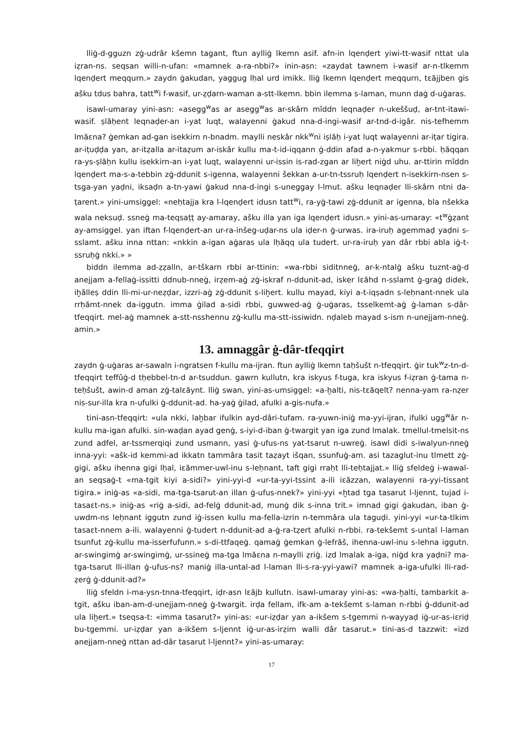lliġ-d-gguzn zġ-udrâr kšemn tagant, ftun aylliġ lkemn asif. afn-in lqenḍert yiwi-tt-wasif nttat ula iẓran-ns. seqsan willi-n-ufan: «mamnek a-ra-nbbi?» inin-asn: «zaydat tawnem i-wasif ar-n-tlkemm lqenḍert meqqurn.» zaydn ġakudan, yaggug lḥal urd imikk. lliġ lkemn lqenḍert meqqurn, tεăjjben gis ašku tdus bahra, tatt<sup>w</sup>i f-wasif, ur-ẓḍarn-waman a-stt-lkemn. bbin ilemma s-laman, munn daġ d-uġaras.
isawl-umaray yini-asn: «asegg<sup>w</sup>as ar asegg<sup>w</sup>as ar-skârn mĭddn leqnaḍer n-ukeššuḍ, ar-tnt-itawi-wasif. ṣlăḥent leqnaḍer-an i-yat luqt, walayenni ġakud nna-d-ingi-wasif ar-tnd-d-igâr. nis-tefhemm lmăεna? ġemkan ad-gan isekkirn n-bnadm. maylli neskâr nkk<sup>w</sup>ni iṣlăḥ i-yat luqt walayenni ar-iṭar tigira. ar-iṭuḍḍa yan, ar-itẓalla ar-itaẓum ar-iskâr kullu ma-t-id-iqqann ġ-ddin afad a-n-yakmur s-rbbi. ḥăqqan ra-ys-ṣlăḥn kullu isekkirn-an i-yat luqt, walayenni ur-issin is-rad-zgan ar liḫert niġd uhu. ar-ttirin mĭddn lqenḍert ma-s-a-tebbin zġ-ddunit s-igenna, walayenni šekkan a-ur-tn-tssruḥ lqenḍert n-isekkirn-nsen s-tsga-yan yaḍni, iksaḍn a-tn-yawi ġakud nna-d-ingi s-uneggay l-lmut. ašku leqnaḍer lli-skârn ntni da-ṭarent.» yini-umsiggel: «neḥtajja kra l-lqenḍert idusn tatt<sup>w</sup>i, ra-yġ-tawi zġ-ddunit ar igenna, bla nšekka wala neksuḍ. ssneġ ma-teqsaṭṭ ay-amaray, ašku illa yan iga lqenḍert idusn.» yini-as-umaray: «t<sup>w</sup>ġẓant ay-amsiggel. yan iftan f-lqenḍert-an ur-ra-inšeg-uḍar-ns ula iḍer-n ġ-urwas. ira-iruḥ agemmaḍ yaḍni s-sslamt. ašku inna nttan: «nkkin a-igan aġaras ula lḥăqq ula tudert. ur-ra-iruḥ yan dâr rbbi abla iġ-t-ssruḥġ nkki.» »
biddn ilemma ad-ẓẓalln, ar-tškarn rbbi ar-ttinin: «wa-rbbi siditnneġ, ar-k-ntalġ ašku tuznt-aġ-d anejjam a-fellaġ-issitti ddnub-nneġ, irẓem-aġ zġ-iskraf n-ddunit-ad, isker lεăhd n-sslamt ġ-graġ didek, iḫălleṣ ddin lli-mi-ur-neẓḍar, izzri-aġ zġ-ddunit s-liḫert. kullu mayad, kiyi a-t-iqṣadn s-leḥnant-nnek ula rrḥămt-nnek da-iggutn. imma ġilad a-sidi rbbi, guwwed-aġ ġ-uġaras, tsselkemt-aġ ġ-laman s-dâr-tfeqqirt. mel-aġ mamnek a-stt-nsshennu zġ-kullu ma-stt-issiwidn. nḍaleb mayad s-ism n-unejjam-nneġ. amin.»
13. amnaggâr ġ-dâr-tfeqqirt
zaydn ġ-uġaras ar-sawaln i-ngratsen f-kullu ma-ijran. ftun aylliġ lkemn taḥšušt n-tfeqqirt. ġir tuk<sup>w</sup>z-tn-d-tfeqqirt teffûġ-d tḥebbel-tn-d ar-tsuddun. gawrn kullutn, kra iskyus f-tuga, kra iskyus f-iẓran ġ-tama n-teḥšušt, awin-d aman zġ-talεăynt. lliġ swan, yini-as-umsiggel: «a-ḫalti, nis-tεăqelt? nenna-yam ra-nẓer nis-sur-illa kra n-ufulki ġ-ddunit-ad. ha-yaġ ġilad, afulki a-gis-nufa.»
tini-asn-tfeqqirt: «ula nkki, laḫbar ifulkin ayd-dâri-tufam. ra-yuwn-iniġ ma-yyi-ijran, ifulki ugg<sup>w</sup>âr n-kullu ma-igan afulki. sin-waḍan ayad genġ, s-iyi-d-iban ġ-twargit yan iga zund lmalak. tmellul-tmelsit-ns zund adfel, ar-tssmerqiqi zund usmann, yasi ġ-ufus-ns yat-tsarut n-uwreġ. isawl didi s-iwalyun-nneġ inna-yyi: «ašk-id kemmi-ad ikkatn tammâra tasit taẓayt išqan, ssunfuġ-am. asi tazaglut-inu tlmett zġ-gigi, ašku ihenna gigi lḥal, iεămmer-uwl-inu s-leḥnant, taft gigi rraḥt lli-teḥtajjat.» lliġ sfeldeġ i-wawal-an seqsaġ-t «ma-tgit kiyi a-sidi?» yini-yyi-d «ur-ta-yyi-tssint a-ili iεăzzan, walayenni ra-yyi-tissant tigira.» iniġ-as «a-sidi, ma-tga-tsarut-an illan ġ-ufus-nnek?» yini-yyi «ḫtad tga tasarut l-ljennt, tujad i-tasaεt-ns.» iniġ-as «riġ a-sidi, ad-felġ ddunit-ad, munġ dik s-inna trit.» imnad gigi ġakudan, iban ġ-uwdm-ns leḥnant iggutn zund iġ-issen kullu ma-fella-izrin n-temmâra ula taguḍi. yini-yyi «ur-ta-tlkim tasaεt-nnem a-ili. walayenni ġ-tudert n-ddunit-ad a-ġ-ra-tẓert afulki n-rbbi. ra-tekšemt s-untal l-laman tsunfut zġ-kullu ma-isserfufunn.» s-di-ttfaqeġ. qamaġ ġemkan ġ-lefrăš, ihenna-uwl-inu s-lehna iggutn. ar-swingimġ ar-swingimġ, ur-ssineġ ma-tga lmăεna n-maylli ẓriġ. izd lmalak a-iga, niġd kra yaḍni? ma-tga-tsarut lli-illan ġ-ufus-ns? maniġ illa-untal-ad l-laman lli-s-ra-yyi-yawi? mamnek a-iga-ufulki lli-rad-ẓerġ ġ-ddunit-ad?»
lliġ sfeldn i-ma-ysn-tnna-tfeqqirt, iḍr-asn lεăjb kullutn. isawl-umaray yini-as: «wa-ḫalti, tambarkit a-tgit, ašku iban-am-d-unejjam-nneġ ġ-twargit. irḍa fellam, ifk-am a-tekšemt s-laman n-rbbi ġ-ddunit-ad ula liḫert.» tseqsa-t: «imma tasarut?» yini-as: «ur-iẓḍar yan a-ikšem s-tgemmi n-wayyaḍ iġ-ur-as-iεriḍ bu-tgemmi. ur-iẓḍar yan a-ikšem s-ljennt iġ-ur-as-irẓim walli dâr tasarut.» tini-as-d tazzwit: «izd anejjam-nneġ nttan ad-dâr tasarut l-ljennt?» yini-as-umaray:
17